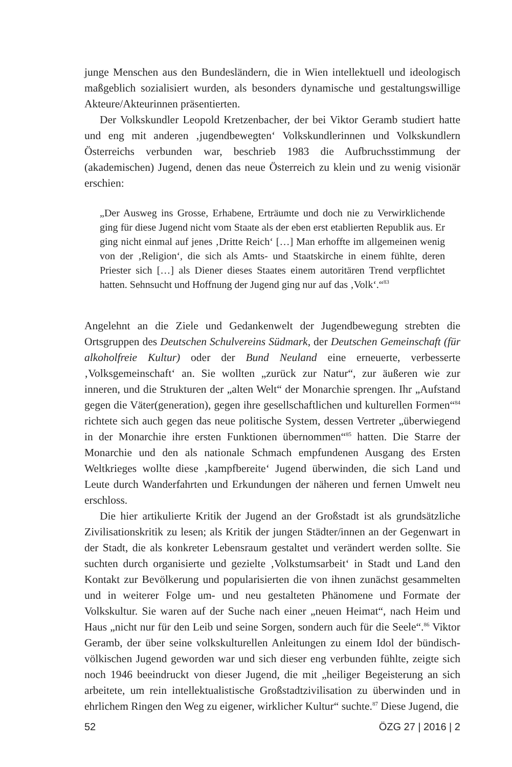junge Menschen aus den Bundesländern, die in Wien intellektuell und ideologisch maßgeblich sozialisiert wurden, als besonders dynamische und gestaltungswillige Akteure/Akteurinnen präsentierten.
Der Volkskundler Leopold Kretzenbacher, der bei Viktor Geramb studiert hatte und eng mit anderen ‚jugendbewegten‘ Volkskundlerinnen und Volkskundlern Österreichs verbunden war, beschrieb 1983 die Aufbruchsstimmung der (akademischen) Jugend, denen das neue Österreich zu klein und zu wenig visionär erschien:
„Der Ausweg ins Grosse, Erhabene, Erträumte und doch nie zu Verwirklichende ging für diese Jugend nicht vom Staate als der eben erst etablierten Republik aus. Er ging nicht einmal auf jenes ‚Dritte Reich‘ […] Man erhoffte im allgemeinen wenig von der ‚Religion‘, die sich als Amts- und Staatskirche in einem fühlte, deren Priester sich […] als Diener dieses Staates einem autoritären Trend verpflichtet hatten. Sehnsucht und Hoffnung der Jugend ging nur auf das ‚Volk‘.“<sup>83</sup>
Angelehnt an die Ziele und Gedankenwelt der Jugendbewegung strebten die Ortsgruppen des Deutschen Schulvereins Südmark, der Deutschen Gemeinschaft (für alkoholfreie Kultur) oder der Bund Neuland eine erneuerte, verbesserte ‚Volksgemeinschaft‘ an. Sie wollten „zurück zur Natur“, zur äußeren wie zur inneren, und die Strukturen der „alten Welt“ der Monarchie sprengen. Ihr „Aufstand gegen die Väter(generation), gegen ihre gesellschaftlichen und kulturellen Formen“<sup>84</sup> richtete sich auch gegen das neue politische System, dessen Vertreter „überwiegend in der Monarchie ihre ersten Funktionen übernommen“<sup>85</sup> hatten. Die Starre der Monarchie und den als nationale Schmach empfundenen Ausgang des Ersten Weltkrieges wollte diese ‚kampfbereite‘ Jugend überwinden, die sich Land und Leute durch Wanderfahrten und Erkundungen der näheren und fernen Umwelt neu erschloss.
Die hier artikulierte Kritik der Jugend an der Großstadt ist als grundsätzliche Zivilisationskritik zu lesen; als Kritik der jungen Städter/innen an der Gegenwart in der Stadt, die als konkreter Lebensraum gestaltet und verändert werden sollte. Sie suchten durch organisierte und gezielte ‚Volkstumsarbeit‘ in Stadt und Land den Kontakt zur Bevölkerung und popularisierten die von ihnen zunächst gesammelten und in weiterer Folge um- und neu gestalteten Phänomene und Formate der Volkskultur. Sie waren auf der Suche nach einer „neuen Heimat“, nach Heim und Haus „nicht nur für den Leib und seine Sorgen, sondern auch für die Seele“.<sup>86</sup> Viktor Geramb, der über seine volkskulturellen Anleitungen zu einem Idol der bündisch-völkischen Jugend geworden war und sich dieser eng verbunden fühlte, zeigte sich noch 1946 beeindruckt von dieser Jugend, die mit „heiliger Begeisterung an sich arbeitete, um rein intellektualistische Großstadtzivilisation zu überwinden und in ehrlichem Ringen den Weg zu eigener, wirklicher Kultur“ suchte.<sup>87</sup> Diese Jugend, die
52 ÖZG 27 | 2016 | 2